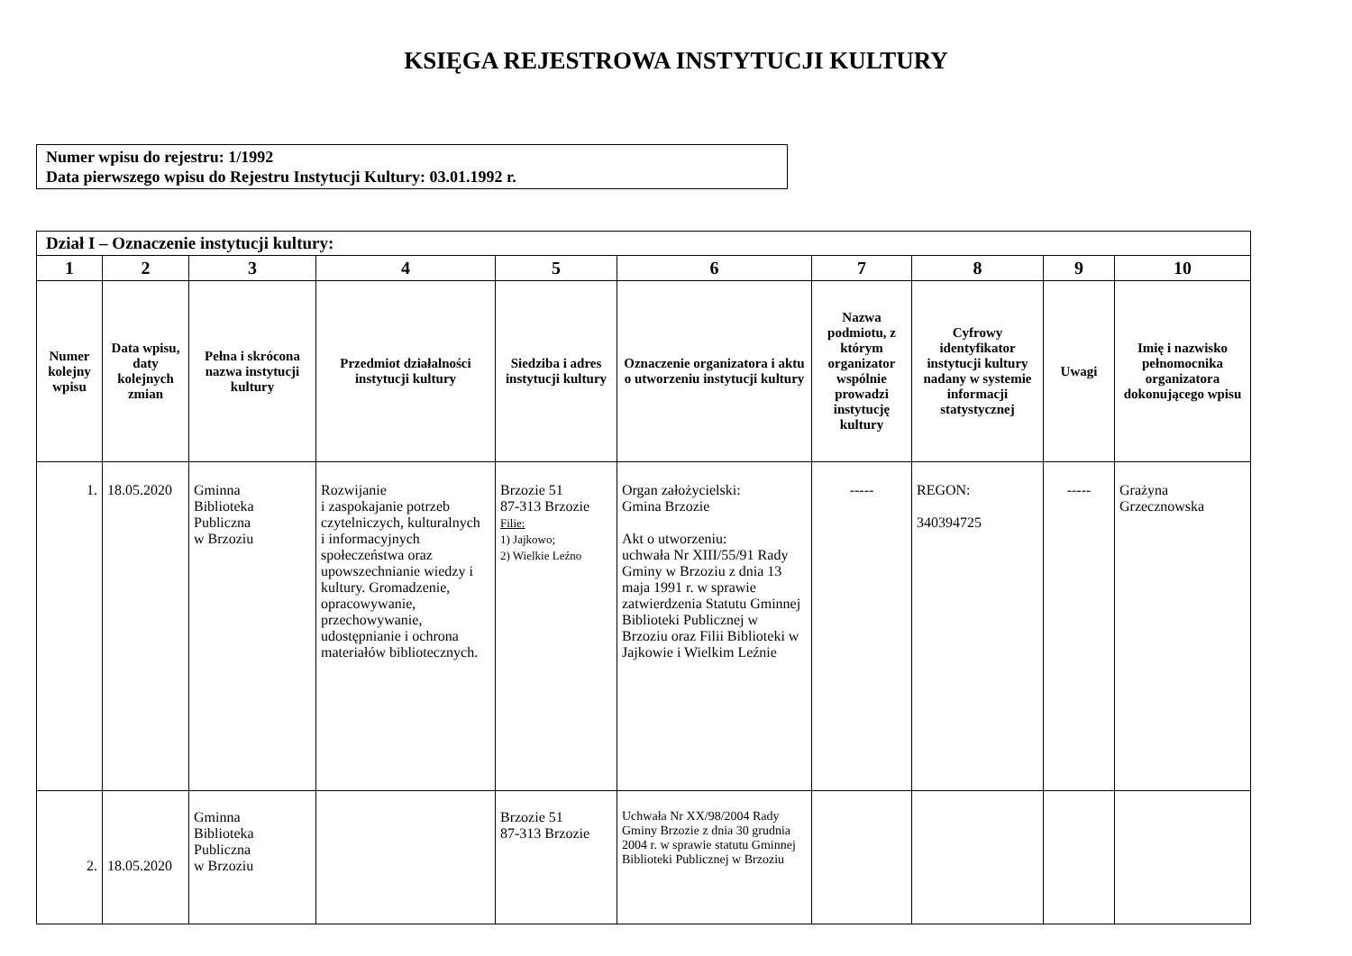KSIĘGA REJESTROWA INSTYTUCJI KULTURY
Numer wpisu do rejestru: 1/1992
Data pierwszego wpisu do Rejestru Instytucji Kultury: 03.01.1992 r.
| Dział I – Oznaczenie instytucji kultury: | | | | | | | | | |
| --- | --- | --- | --- | --- | --- | --- | --- | --- | --- |
| 1 | 2 | 3 | 4 | 5 | 6 | 7 | 8 | 9 | 10 |
| Numer kolejny wpisu | Data wpisu, daty kolejnych zmian | Pełna i skrócona nazwa instytucji kultury | Przedmiot działalności instytucji kultury | Siedziba i adres instytucji kultury | Oznaczenie organizatora i aktu o utworzeniu instytucji kultury | Nazwa podmiotu, z którym organizator wspólnie prowadzi instytucję kultury | Cyfrowy identyfikator instytucji kultury nadany w systemie informacji statystycznej | Uwagi | Imię i nazwisko pełnomocnika organizatora dokonującego wpisu |
| 1. | 18.05.2020 | Gminna Biblioteka Publiczna w Brzoziu | Rozwijanie i zaspokajanie potrzeb czytelniczych, kulturalnych i informacyjnych społeczeństwa oraz upowszechnianie wiedzy i kultury. Gromadzenie, opracowywanie, przechowywanie, udostępnianie i ochrona materiałów bibliotecznych. | Brzozie 51 87-313 Brzozie Filie: 1) Jajkowo; 2) Wielkie Leźno | Organ założycielski: Gmina Brzozie Akt o utworzeniu: uchwała Nr XIII/55/91 Rady Gminy w Brzoziu z dnia 13 maja 1991 r. w sprawie zatwierdzenia Statutu Gminnej Biblioteki Publicznej w Brzoziu oraz Filii Biblioteki w Jajkowie i Wielkim Leźnie | ----- | REGON: 340394725 | ----- | Grażyna Grzecznowska |
| 2. | 18.05.2020 | Gminna Biblioteka Publiczna w Brzoziu | | Brzozie 51 87-313 Brzozie | Uchwała Nr XX/98/2004 Rady Gminy Brzozie z dnia 30 grudnia 2004 r. w sprawie statutu Gminnej Biblioteki Publicznej w Brzoziu | | | | |